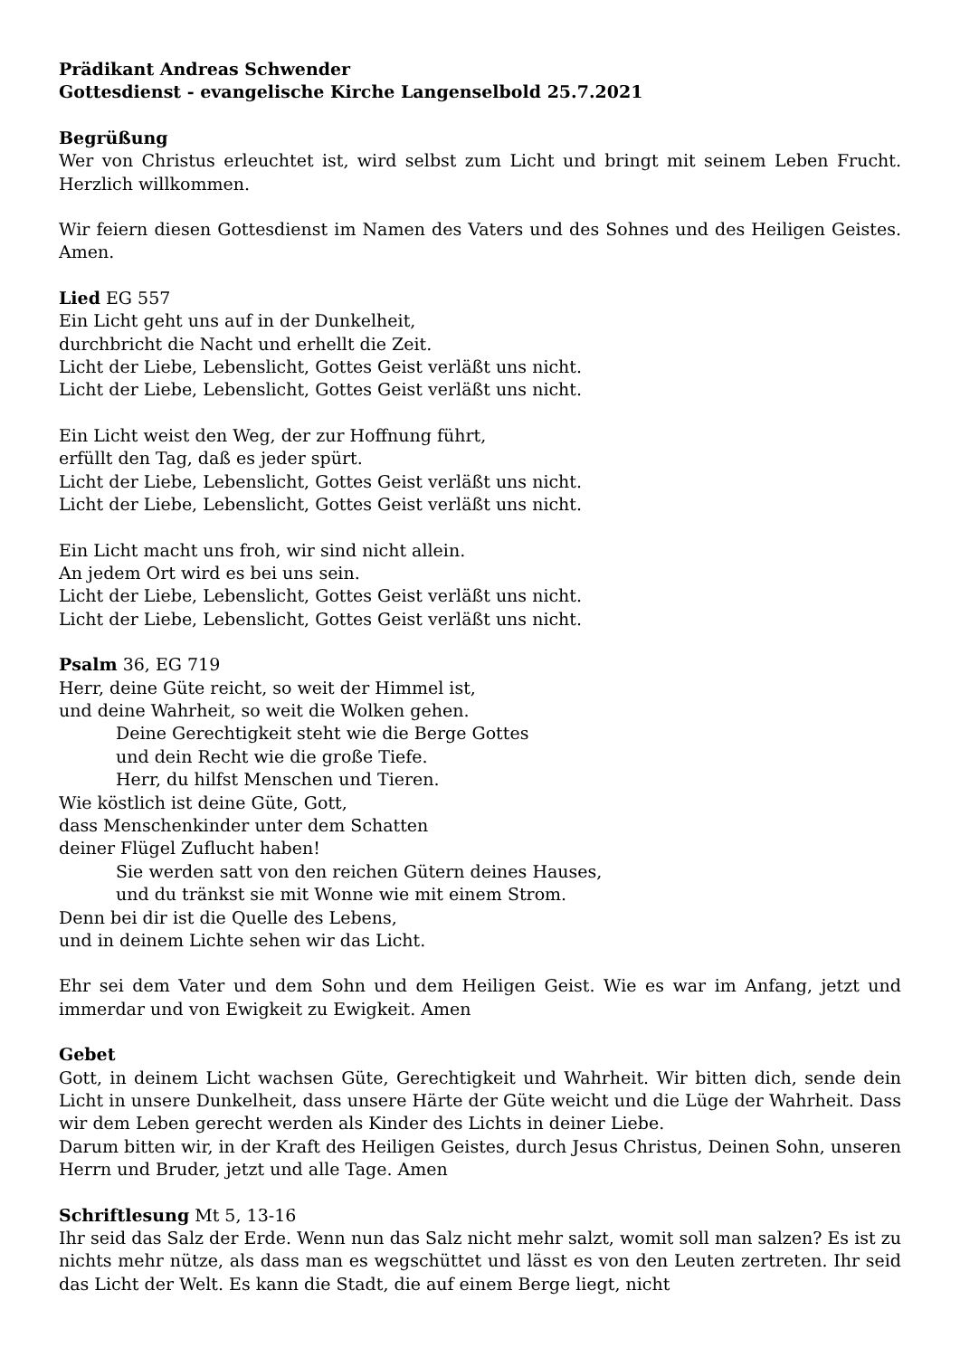Prädikant Andreas Schwender
Gottesdienst - evangelische Kirche Langenselbold 25.7.2021
Begrüßung
Wer von Christus erleuchtet ist, wird selbst zum Licht und bringt mit seinem Leben Frucht. Herzlich willkommen.
Wir feiern diesen Gottesdienst im Namen des Vaters und des Sohnes und des Heiligen Geistes. Amen.
Lied EG 557
Ein Licht geht uns auf in der Dunkelheit,
durchbricht die Nacht und erhellt die Zeit.
Licht der Liebe, Lebenslicht, Gottes Geist verläßt uns nicht.
Licht der Liebe, Lebenslicht, Gottes Geist verläßt uns nicht.
Ein Licht weist den Weg, der zur Hoffnung führt,
erfüllt den Tag, daß es jeder spürt.
Licht der Liebe, Lebenslicht, Gottes Geist verläßt uns nicht.
Licht der Liebe, Lebenslicht, Gottes Geist verläßt uns nicht.
Ein Licht macht uns froh, wir sind nicht allein.
An jedem Ort wird es bei uns sein.
Licht der Liebe, Lebenslicht, Gottes Geist verläßt uns nicht.
Licht der Liebe, Lebenslicht, Gottes Geist verläßt uns nicht.
Psalm 36, EG 719
Herr, deine Güte reicht, so weit der Himmel ist,
und deine Wahrheit, so weit die Wolken gehen.
Deine Gerechtigkeit steht wie die Berge Gottes
und dein Recht wie die große Tiefe.
Herr, du hilfst Menschen und Tieren.
Wie köstlich ist deine Güte, Gott,
dass Menschenkinder unter dem Schatten
deiner Flügel Zuflucht haben!
Sie werden satt von den reichen Gütern deines Hauses,
und du tränkst sie mit Wonne wie mit einem Strom.
Denn bei dir ist die Quelle des Lebens,
und in deinem Lichte sehen wir das Licht.
Ehr sei dem Vater und dem Sohn und dem Heiligen Geist. Wie es war im Anfang, jetzt und immerdar und von Ewigkeit zu Ewigkeit. Amen
Gebet
Gott, in deinem Licht wachsen Güte, Gerechtigkeit und Wahrheit. Wir bitten dich, sende dein Licht in unsere Dunkelheit, dass unsere Härte der Güte weicht und die Lüge der Wahrheit. Dass wir dem Leben gerecht werden als Kinder des Lichts in deiner Liebe.
Darum bitten wir, in der Kraft des Heiligen Geistes, durch Jesus Christus, Deinen Sohn, unseren Herrn und Bruder, jetzt und alle Tage. Amen
Schriftlesung Mt 5, 13-16
Ihr seid das Salz der Erde. Wenn nun das Salz nicht mehr salzt, womit soll man salzen? Es ist zu nichts mehr nütze, als dass man es wegschüttet und lässt es von den Leuten zertreten. Ihr seid das Licht der Welt. Es kann die Stadt, die auf einem Berge liegt, nicht